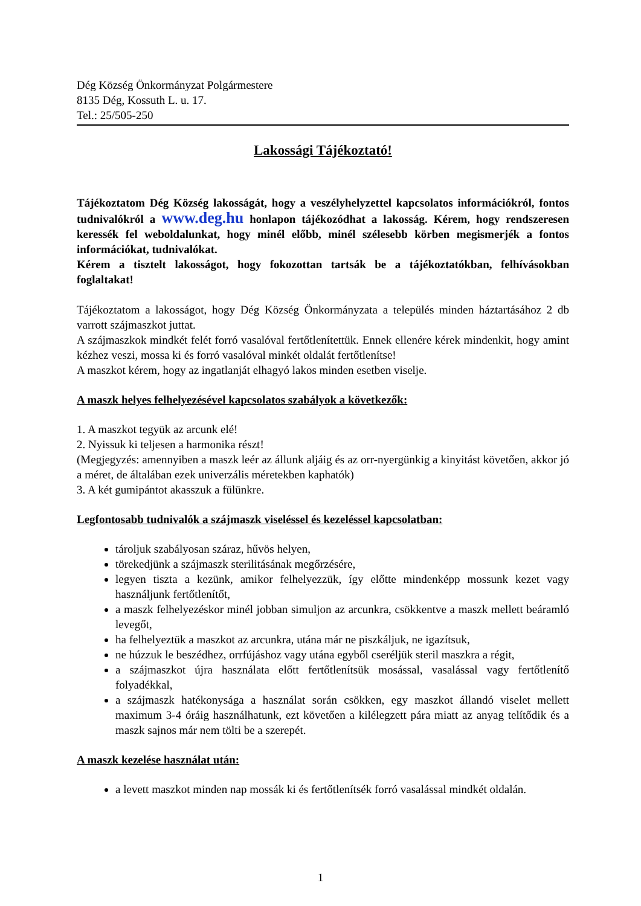Dég Község Önkormányzat Polgármestere
8135 Dég, Kossuth L. u. 17.
Tel.: 25/505-250
Lakossági Tájékoztató!
Tájékoztatom Dég Község lakosságát, hogy a veszélyhelyzettel kapcsolatos információkról, fontos tudnivalókról a www.deg.hu honlapon tájékozódhat a lakosság. Kérem, hogy rendszeresen keressék fel weboldalunkat, hogy minél előbb, minél szélesebb körben megismerjék a fontos információkat, tudnivalókat.
Kérem a tisztelt lakosságot, hogy fokozottan tartsák be a tájékoztatókban, felhívásokban foglaltakat!
Tájékoztatom a lakosságot, hogy Dég Község Önkormányzata a település minden háztartásához 2 db varrott szájmaszkot juttat.
A szájmaszkok mindkét felét forró vasalóval fertőtlenítettük. Ennek ellenére kérek mindenkit, hogy amint kézhez veszi, mossa ki és forró vasalóval minkét oldalát fertőtlenítse!
A maszkot kérem, hogy az ingatlanját elhagyó lakos minden esetben viselje.
A maszk helyes felhelyezésével kapcsolatos szabályok a következők:
1. A maszkot tegyük az arcunk elé!
2. Nyissuk ki teljesen a harmonika részt!
(Megjegyzés: amennyiben a maszk leér az állunk aljáig és az orr-nyergünkig a kinyitást követően, akkor jó a méret, de általában ezek univerzális méretekben kaphatók)
3. A két gumipántot akasszuk a fülünkre.
Legfontosabb tudnivalók a szájmaszk viseléssel és kezeléssel kapcsolatban:
tároljuk szabályosan száraz, hűvös helyen,
törekedjünk a szájmaszk sterilitásának megőrzésére,
legyen tiszta a kezünk, amikor felhelyezzük, így előtte mindenképp mossunk kezet vagy használjunk fertőtlenítőt,
a maszk felhelyezéskor minél jobban simuljon az arcunkra, csökkentve a maszk mellett beáramló levegőt,
ha felhelyeztük a maszkot az arcunkra, utána már ne piszkáljuk, ne igazítsuk,
ne húzzuk le beszédhez, orrfújáshoz vagy utána egyből cseréljük steril maszkra a régit,
a szájmaszkot újra használata előtt fertőtlenítsük mosással, vasalással vagy fertőtlenítő folyadékkal,
a szájmaszk hatékonysága a használat során csökken, egy maszkot állandó viselet mellett maximum 3-4 óráig használhatunk, ezt követően a kilélegzett pára miatt az anyag telítődik és a maszk sajnos már nem tölti be a szerepét.
A maszk kezelése használat után:
a levett maszkot minden nap mossák ki és fertőtlenítsék forró vasalással mindkét oldalán.
1